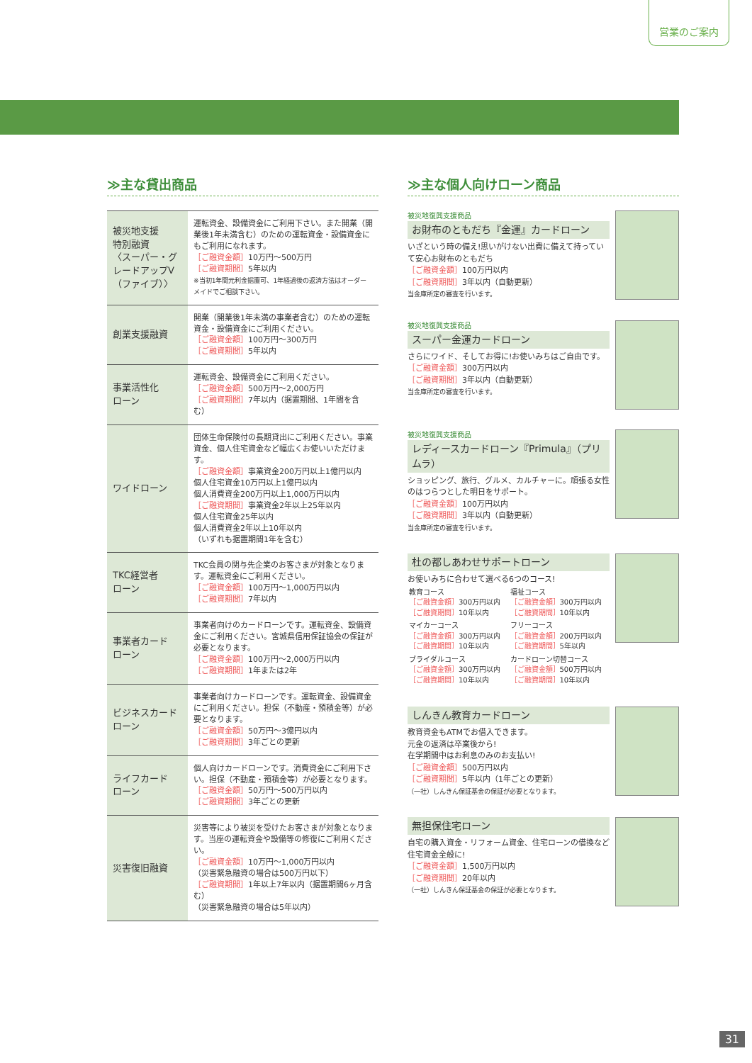営業のご案内
≫主な貸出商品
| 被災地支援 特別融資 〈スーパー・グレードアップV（ファイブ）〉 | 運転資金、設備資金にご利用下さい。また開業（開業後1年未満含む）のための運転資金・設備資金にもご利用になれます。 ［ご融資金額］ 10万円～500万円 ［ご融資期間］ 5年以内 ※当初1年間元利金据置可、1年経過後の返済方法はオーダーメイドでご相談下さい。 |
| 創業支援融資 | 開業（開業後1年未満の事業者含む）のための運転資金・設備資金にご利用ください。 ［ご融資金額］ 100万円～300万円 ［ご融資期間］ 5年以内 |
| 事業活性化 ローン | 運転資金、設備資金にご利用ください。 ［ご融資金額］ 500万円～2,000万円 ［ご融資期間］ 7年以内（据置期間、1年間を含む） |
| ワイドローン | 団体生命保険付の長期貸出にご利用ください。事業資金、個人住宅資金など幅広くお使いいただけます。 ［ご融資金額］ 事業資金200万円以上1億円以内 個人住宅資金10万円以上1億円以内 個人消費資金200万円以上1,000万円以内 ［ご融資期間］ 事業資金2年以上25年以内 個人住宅資金25年以内 個人消費資金2年以上10年以内 （いずれも据置期間1年を含む） |
| TKC経営者 ローン | TKC会員の関与先企業のお客さまが対象となります。運転資金にご利用ください。 ［ご融資金額］ 100万円～1,000万円以内 ［ご融資期間］ 7年以内 |
| 事業者カード ローン | 事業者向けのカードローンです。運転資金、設備資金にご利用ください。宮城県信用保証協会の保証が必要となります。 ［ご融資金額］ 100万円～2,000万円以内 ［ご融資期間］ 1年または2年 |
| ビジネスカード ローン | 事業者向けカードローンです。運転資金、設備資金にご利用ください。担保（不動産・預積金等）が必要となります。 ［ご融資金額］ 50万円～3億円以内 ［ご融資期間］ 3年ごとの更新 |
| ライフカード ローン | 個人向けカードローンです。消費資金にご利用下さい。担保（不動産・預積金等）が必要となります。 ［ご融資金額］ 50万円～500万円以内 ［ご融資期間］ 3年ごとの更新 |
| 災害復旧融資 | 災害等により被災を受けたお客さまが対象となります。当座の運転資金や設備等の修復にご利用ください。 ［ご融資金額］ 10万円～1,000万円以内 （災害緊急融資の場合は500万円以下） ［ご融資期間］ 1年以上7年以内（据置期間6ヶ月含む） （災害緊急融資の場合は5年以内） |
≫主な個人向けローン商品
被災地復興支援商品
お財布のともだち『金運』カードローン
いざという時の備え!思いがけない出費に備えて持っていて安心お財布のともだち
［ご融資金額］100万円以内
［ご融資期間］3年以内（自動更新）
当金庫所定の審査を行います。
被災地復興支援商品
スーパー金運カードローン
さらにワイド、そしてお得に!お使いみちはご自由です。
［ご融資金額］300万円以内
［ご融資期間］3年以内（自動更新）
当金庫所定の審査を行います。
被災地復興支援商品
レディースカードローン『Primula』（プリムラ）
ショッピング、旅行、グルメ、カルチャーに。頑張る女性のはつらつとした明日をサポート。
［ご融資金額］100万円以内
［ご融資期間］3年以内（自動更新）
当金庫所定の審査を行います。
杜の都しあわせサポートローン
お使いみちに合わせて選べる6つのコース!
| 教育コース ［ご融資金額］ 300万円以内 ［ご融資期間］ 10年以内 | 福祉コース ［ご融資金額］ 300万円以内 ［ご融資期間］ 10年以内 |
| マイカーコース ［ご融資金額］ 300万円以内 ［ご融資期間］ 10年以内 | フリーコース ［ご融資金額］ 200万円以内 ［ご融資期間］ 5年以内 |
| ブライダルコース ［ご融資金額］ 300万円以内 ［ご融資期間］ 10年以内 | カードローン切替コース ［ご融資金額］ 500万円以内 ［ご融資期間］ 10年以内 |
しんきん教育カードローン
教育資金もATMでお借入できます。
元金の返済は卒業後から!
在学期間中はお利息のみのお支払い!
［ご融資金額］500万円以内
［ご融資期間］5年以内（1年ごとの更新）
（一社）しんきん保証基金の保証が必要となります。
無担保住宅ローン
自宅の購入資金・リフォーム資金、住宅ローンの借換など住宅資金全般に!
［ご融資金額］1,500万円以内
［ご融資期間］20年以内
（一社）しんきん保証基金の保証が必要となります。
31